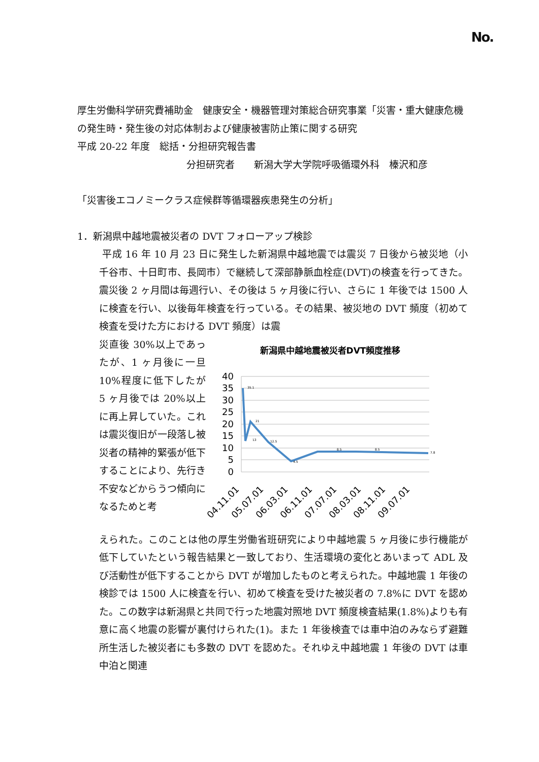No.
厚生労働科学研究費補助金　健康安全・機器管理対策総合研究事業「災害・重大健康危機の発生時・発生後の対応体制および健康被害防止策に関する研究
平成 20-22 年度　総括・分担研究報告書
分担研究者　　新潟大学大学院呼吸循環外科　榛沢和彦
「災害後エコノミークラス症候群等循環器疾患発生の分析」
1．新潟県中越地震被災者の DVT フォローアップ検診
平成 16 年 10 月 23 日に発生した新潟県中越地震では震災 7 日後から被災地（小千谷市、十日町市、長岡市）で継続して深部静脈血栓症(DVT)の検査を行ってきた。震災後 2 ヶ月間は毎週行い、その後は 5 ヶ月後に行い、さらに 1 年後では 1500 人に検査を行い、以後毎年検査を行っている。その結果、被災地の DVT 頻度（初めて検査を受けた方における DVT 頻度）は震
災直後 30%以上であったが、1 ヶ月後に一旦 10%程度に低下したが 5 ヶ月後では 20%以上に再上昇していた。これは震災復旧が一段落し被災者の精神的緊張が低下することにより、先行き不安などからうつ傾向になるためと考
新潟県中越地震被災者DVT頻度推移
40
35
30
25
20
15
10
5
0
%
35.1
13
21
12.5
4.5
8.5
8.5
7.8
04.11.01
05.07.01
06.03.01
06.11.01
07.07.01
08.03.01
08.11.01
09.07.01
えられた。このことは他の厚生労働省班研究により中越地震 5 ヶ月後に歩行機能が低下していたという報告結果と一致しており、生活環境の変化とあいまって ADL 及び活動性が低下することから DVT が増加したものと考えられた。中越地震 1 年後の検診では 1500 人に検査を行い、初めて検査を受けた被災者の 7.8%に DVT を認めた。この数字は新潟県と共同で行った地震対照地 DVT 頻度検査結果(1.8%)よりも有意に高く地震の影響が裏付けられた(1)。また 1 年後検査では車中泊のみならず避難所生活した被災者にも多数の DVT を認めた。それゆえ中越地震 1 年後の DVT は車中泊と関連